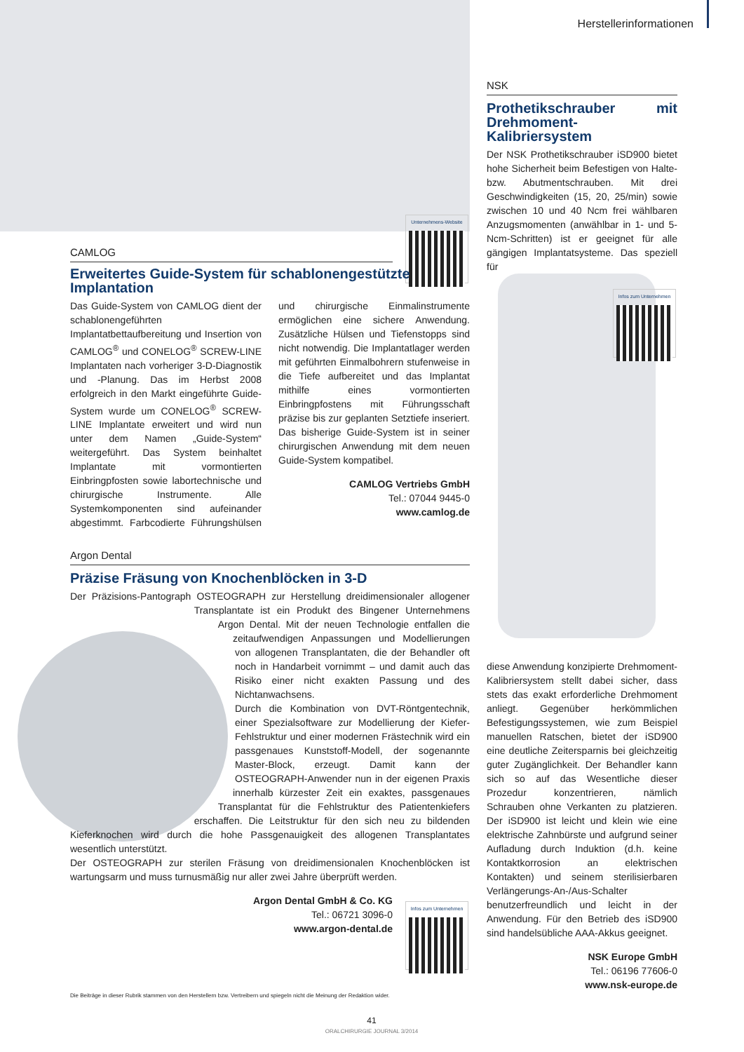Herstellerinformationen
Unternehmens-Website
CAMLOG
Erweitertes Guide-System für schablonengestützte Implantation
Das Guide-System von CAMLOG dient der schablonengeführten Implantatbettaufbereitung und Insertion von CAMLOG<sup>®</sup> und CONELOG<sup>®</sup> SCREW-LINE Implantaten nach vorheriger 3-D-Diagnostik und -Planung. Das im Herbst 2008 erfolgreich in den Markt eingeführte Guide-System wurde um CONELOG<sup>®</sup> SCREW-LINE Implantate erweitert und wird nun unter dem Namen „Guide-System“ weitergeführt. Das System beinhaltet Implantate mit vormontierten Einbringpfosten sowie labortechnische und chirurgische Instrumente. Alle Systemkomponenten sind aufeinander abgestimmt. Farbcodierte Führungshülsen und chirurgische Einmalinstrumente ermöglichen eine sichere Anwendung. Zusätzliche Hülsen und Tiefenstopps sind nicht notwendig. Die Implantatlager werden mit geführten Einmalbohrern stufenweise in die Tiefe aufbereitet und das Implantat mithilfe eines vormontierten Einbringpfostens mit Führungsschaft präzise bis zur geplanten Setztiefe inseriert. Das bisherige Guide-System ist in seiner chirurgischen Anwendung mit dem neuen Guide-System kompatibel.
CAMLOG Vertriebs GmbH
Tel.: 07044 9445-0
www.camlog.de
Argon Dental
Präzise Fräsung von Knochenblöcken in 3-D
Der Präzisions-Pantograph OSTEOGRAPH zur Herstellung dreidimensionaler allogener Transplantate ist ein Produkt des Bingener Unternehmens Argon Dental. Mit der neuen Technologie entfallen die zeitaufwendigen Anpassungen und Modellierungen von allogenen Transplantaten, die der Behandler oft noch in Handarbeit vornimmt – und damit auch das Risiko einer nicht exakten Passung und des Nichtanwachsens.
Durch die Kombination von DVT-Röntgentechnik, einer Spezialsoftware zur Modellierung der Kiefer-Fehlstruktur und einer modernen Frästechnik wird ein passgenaues Kunststoff-Modell, der sogenannte Master-Block, erzeugt. Damit kann der OSTEOGRAPH-Anwender nun in der eigenen Praxis innerhalb kürzester Zeit ein exaktes, passgenaues Transplantat für die Fehlstruktur des Patientenkiefers erschaffen. Die Leitstruktur für den sich neu zu bildenden Kieferknochen wird durch die hohe Passgenauigkeit des allogenen Transplantates wesentlich unterstützt.
Der OSTEOGRAPH zur sterilen Fräsung von dreidimensionalen Knochenblöcken ist wartungsarm und muss turnusmäßig nur aller zwei Jahre überprüft werden.
Argon Dental GmbH & Co. KG
Tel.: 06721 3096-0
www.argon-dental.de
Infos zum Unternehmen
NSK
Prothetikschrauber mit Drehmoment-Kalibriersystem
Der NSK Prothetikschrauber iSD900 bietet hohe Sicherheit beim Befestigen von Halte- bzw. Abutmentschrauben. Mit drei Geschwindigkeiten (15, 20, 25/min) sowie zwischen 10 und 40 Ncm frei wählbaren Anzugsmomenten (anwählbar in 1- und 5-Ncm-Schritten) ist er geeignet für alle gängigen Implantatsysteme. Das speziell für
Infos zum Unternehmen
diese Anwendung konzipierte Drehmoment-Kalibriersystem stellt dabei sicher, dass stets das exakt erforderliche Drehmoment anliegt. Gegenüber herkömmlichen Befestigungssystemen, wie zum Beispiel manuellen Ratschen, bietet der iSD900 eine deutliche Zeitersparnis bei gleichzeitig guter Zugänglichkeit. Der Behandler kann sich so auf das Wesentliche dieser Prozedur konzentrieren, nämlich Schrauben ohne Verkanten zu platzieren. Der iSD900 ist leicht und klein wie eine elektrische Zahnbürste und aufgrund seiner Aufladung durch Induktion (d.h. keine Kontaktkorrosion an elektrischen Kontakten) und seinem sterilisierbaren Verlängerungs-An-/Aus-Schalter benutzerfreundlich und leicht in der Anwendung. Für den Betrieb des iSD900 sind handelsübliche AAA-Akkus geeignet.
NSK Europe GmbH
Tel.: 06196 77606-0
www.nsk-europe.de
Die Beiträge in dieser Rubrik stammen von den Herstellern bzw. Vertreibern und spiegeln nicht die Meinung der Redaktion wider.
41
ORALCHIRURGIE JOURNAL 3/2014